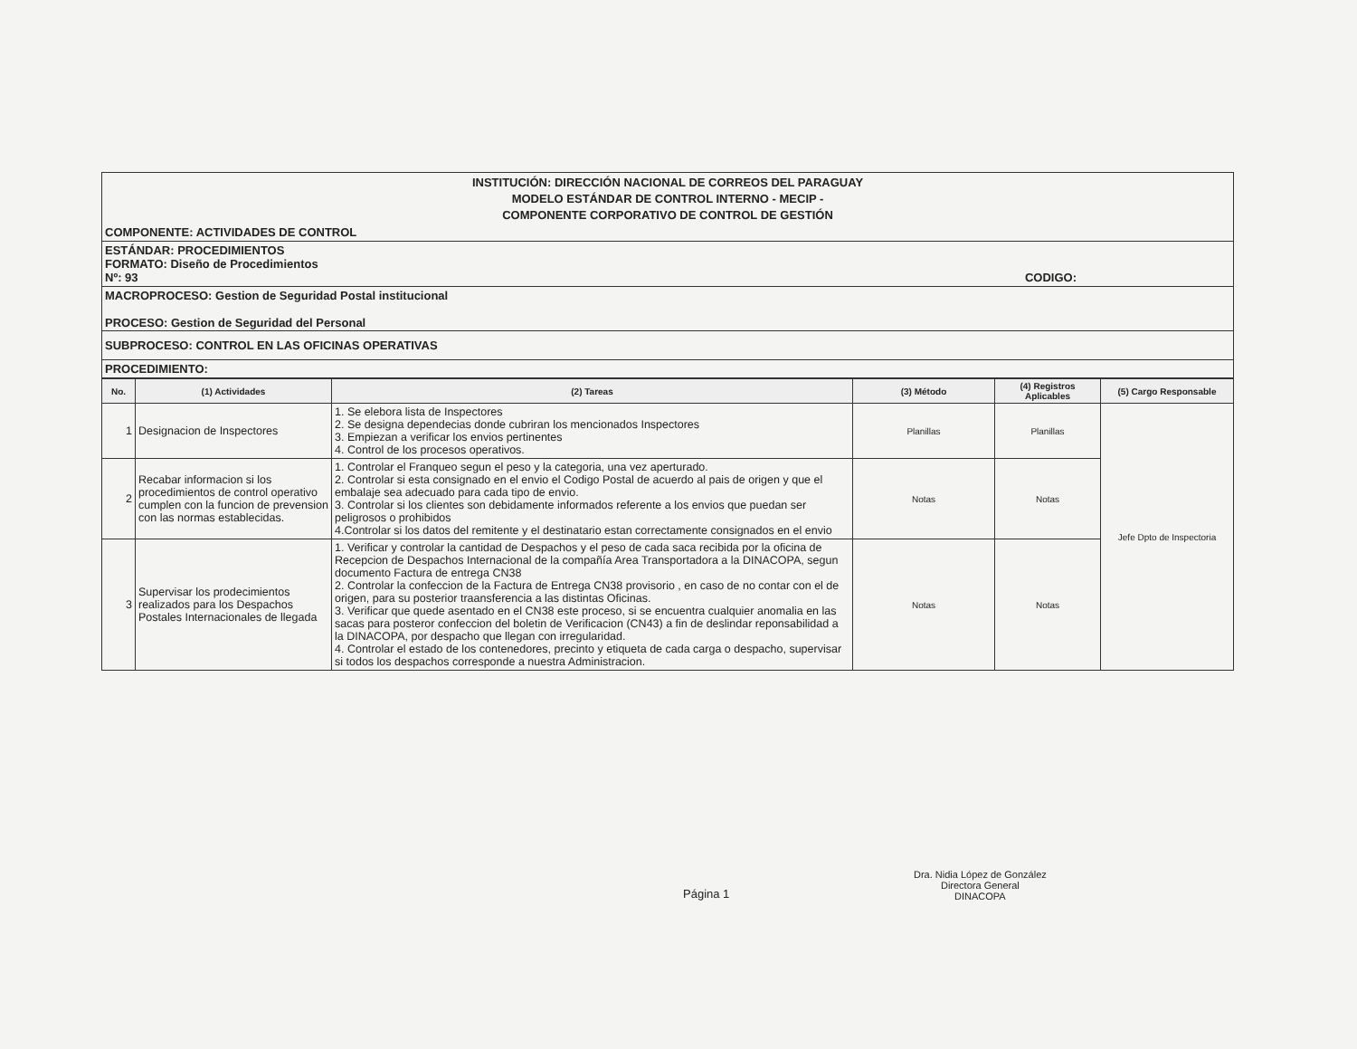INSTITUCIÓN: DIRECCIÓN NACIONAL DE CORREOS DEL PARAGUAY
MODELO ESTÁNDAR DE CONTROL INTERNO - MECIP -
COMPONENTE CORPORATIVO DE CONTROL DE GESTIÓN
COMPONENTE: ACTIVIDADES DE CONTROL
ESTÁNDAR: PROCEDIMIENTOS
FORMATO: Diseño de Procedimientos
Nº: 93 CODIGO:
MACROPROCESO: Gestion de Seguridad Postal institucional
PROCESO: Gestion de Seguridad del Personal
SUBPROCESO: CONTROL EN LAS OFICINAS OPERATIVAS
PROCEDIMIENTO:
| No. | (1) Actividades | (2) Tareas | (3) Método | (4) Registros Aplicables | (5) Cargo Responsable |
| --- | --- | --- | --- | --- | --- |
| 1 | Designacion de Inspectores | 1. Se elebora lista de Inspectores 2. Se designa dependecias donde cubriran los mencionados Inspectores 3. Empiezan a verificar los envios pertinentes 4. Control de los procesos operativos. | Planillas | Planillas | Jefe Dpto de Inspectoria |
| 2 | Recabar informacion si los procedimientos de control operativo cumplen con la funcion de prevension con las normas establecidas. | 1. Controlar el Franqueo segun el peso y la categoria, una vez aperturado. 2. Controlar si esta consignado en el envio el Codigo Postal de acuerdo al pais de origen y que el embalaje sea adecuado para cada tipo de envio. 3. Controlar si los clientes son debidamente informados referente a los envios que puedan ser peligrosos o prohibidos 4.Controlar si los datos del remitente y el destinatario estan correctamente consignados en el envio | Notas | Notas | |
| 3 | Supervisar los prodecimientos realizados para los Despachos Postales Internacionales de llegada | 1. Verificar y controlar la cantidad de Despachos y el peso de cada saca recibida por la oficina de Recepcion de Despachos Internacional de la compañía Area Transportadora a la DINACOPA, segun documento Factura de entrega CN38 2. Controlar la confeccion de la Factura de Entrega CN38 provisorio , en caso de no contar con el de origen, para su posterior traansferencia a las distintas Oficinas. 3. Verificar que quede asentado en el CN38 este proceso, si se encuentra cualquier anomalia en las sacas para posteror confeccion del boletin de Verificacion (CN43) a fin de deslindar reponsabilidad a la DINACOPA, por despacho que llegan con irregularidad. 4. Controlar el estado de los contenedores, precinto y etiqueta de cada carga o despacho, supervisar si todos los despachos corresponde a nuestra Administracion. | Notas | Notas | |
Página 1
Dra. Nidia López de González
Directora General
DINACOPA